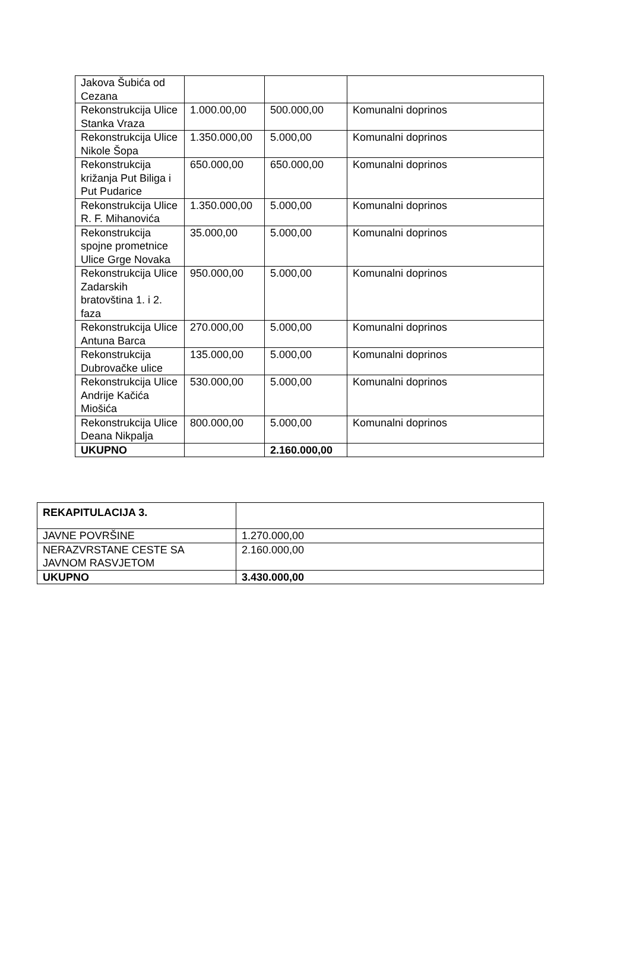| Jakova Šubića od Cezana | | | |
| Rekonstrukcija Ulice Stanka Vraza | 1.000.00,00 | 500.000,00 | Komunalni doprinos |
| Rekonstrukcija Ulice Nikole Šopa | 1.350.000,00 | 5.000,00 | Komunalni doprinos |
| Rekonstrukcija križanja Put Biliga i Put Pudarice | 650.000,00 | 650.000,00 | Komunalni doprinos |
| Rekonstrukcija Ulice R. F. Mihanovića | 1.350.000,00 | 5.000,00 | Komunalni doprinos |
| Rekonstrukcija spojne prometnice Ulice Grge Novaka | 35.000,00 | 5.000,00 | Komunalni doprinos |
| Rekonstrukcija Ulice Zadarskih bratovština 1. i 2. faza | 950.000,00 | 5.000,00 | Komunalni doprinos |
| Rekonstrukcija Ulice Antuna Barca | 270.000,00 | 5.000,00 | Komunalni doprinos |
| Rekonstrukcija Dubrovačke ulice | 135.000,00 | 5.000,00 | Komunalni doprinos |
| Rekonstrukcija Ulice Andrije Kačića Miošića | 530.000,00 | 5.000,00 | Komunalni doprinos |
| Rekonstrukcija Ulice Deana Nikpalja | 800.000,00 | 5.000,00 | Komunalni doprinos |
| UKUPNO | | 2.160.000,00 | |
| REKAPITULACIJA 3. | |
| JAVNE POVRŠINE | 1.270.000,00 |
| NERAZVRSTANE CESTE SA JAVNOM RASVJETOM | 2.160.000,00 |
| UKUPNO | 3.430.000,00 |